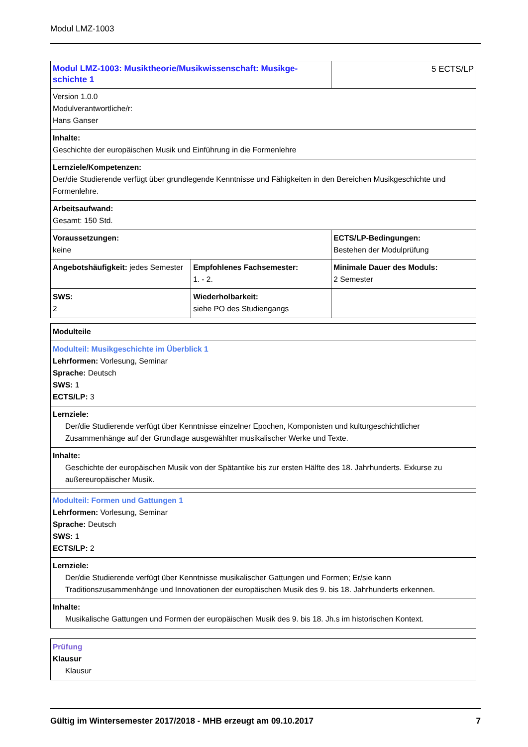Modul LMZ-1003
| Modul LMZ-1003: Musiktheorie/Musikwissenschaft: Musikge- schichte 1 | | 5 ECTS/LP |
| Version 1.0.0 Modulverantwortliche/r: Hans Ganser | | |
| Inhalte: Geschichte der europäischen Musik und Einführung in die Formenlehre | | |
| Lernziele/Kompetenzen: Der/die Studierende verfügt über grundlegende Kenntnisse und Fähigkeiten in den Bereichen Musikgeschichte und Formenlehre. | | |
| Arbeitsaufwand: Gesamt: 150 Std. | | |
| Voraussetzungen: keine | | ECTS/LP-Bedingungen: Bestehen der Modulprüfung |
| Angebotshäufigkeit: jedes Semester | Empfohlenes Fachsemester: 1. - 2. | Minimale Dauer des Moduls: 2 Semester |
| SWS: 2 | Wiederholbarkeit: siehe PO des Studiengangs | |
| Modulteile |
| Modulteil: Musikgeschichte im Überblick 1 Lehrformen: Vorlesung, Seminar Sprache: Deutsch SWS: 1 ECTS/LP: 3 |
| Lernziele: Der/die Studierende verfügt über Kenntnisse einzelner Epochen, Komponisten und kulturgeschichtlicher Zusammenhänge auf der Grundlage ausgewählter musikalischer Werke und Texte. |
| Inhalte: Geschichte der europäischen Musik von der Spätantike bis zur ersten Hälfte des 18. Jahrhunderts. Exkurse zu außereuropäischer Musik. |
| Modulteil: Formen und Gattungen 1 Lehrformen: Vorlesung, Seminar Sprache: Deutsch SWS: 1 ECTS/LP: 2 |
| Lernziele: Der/die Studierende verfügt über Kenntnisse musikalischer Gattungen und Formen; Er/sie kann Traditionszusammenhänge und Innovationen der europäischen Musik des 9. bis 18. Jahrhunderts erkennen. |
| Inhalte: Musikalische Gattungen und Formen der europäischen Musik des 9. bis 18. Jh.s im historischen Kontext. |
| Prüfung Klausur Klausur |
Gültig im Wintersemester 2017/2018 - MHB erzeugt am 09.10.2017 7